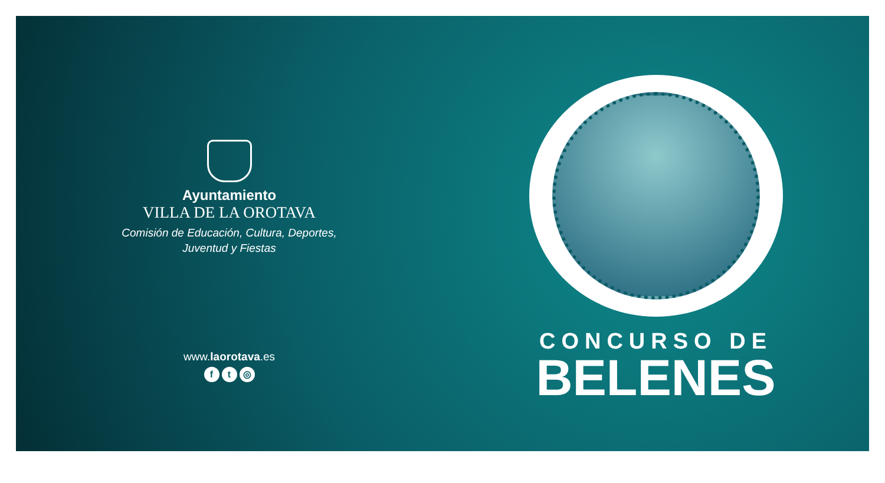Ayuntamiento
VILLA DE LA OROTAVA
Comisión de Educación, Cultura, Deportes,
Juventud y Fiestas
www.laorotava.es
ft ◎
CONCURSO DE
BELENES